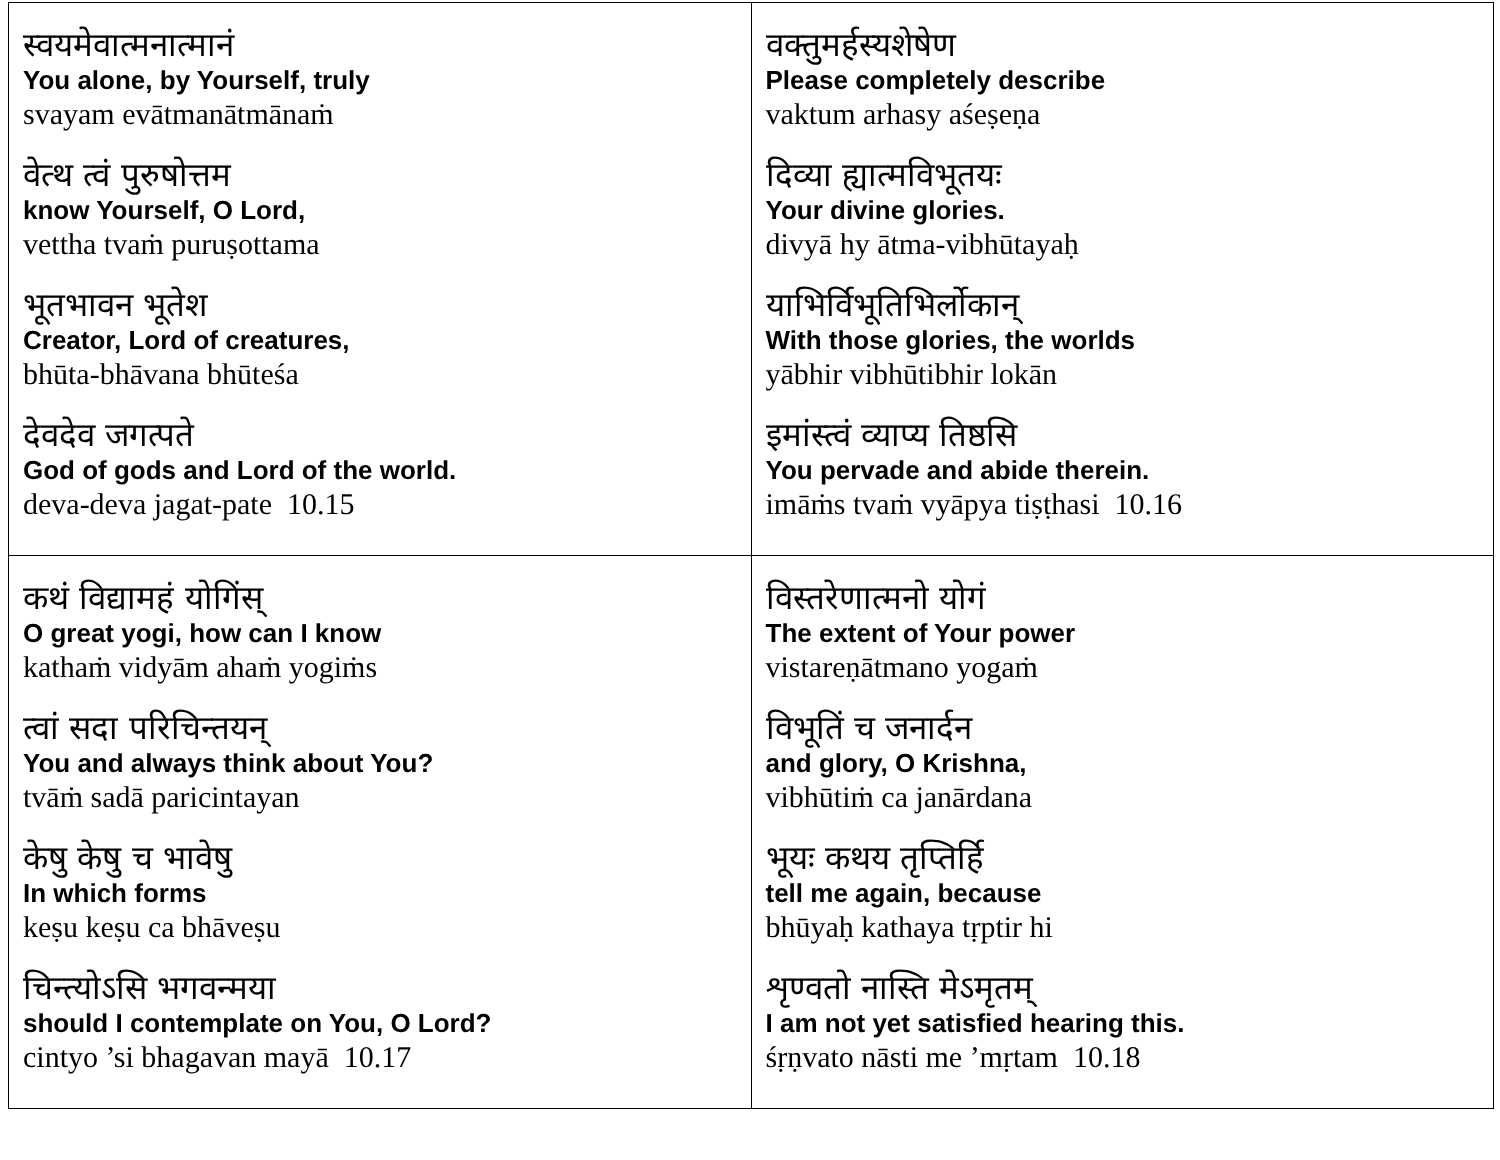| स्वयमेवात्मनात्मानं You alone, by Yourself, truly svayam evātmanātmānaṁ वेत्थ त्वं पुरुषोत्तम know Yourself, O Lord, vettha tvaṁ puruṣottama भूतभावन भूतेश Creator, Lord of creatures, bhūta-bhāvana bhūteśa देवदेव जगत्पते God of gods and Lord of the world. deva-deva jagat-pate 10.15 | वक्तुमर्हस्यशेषेण Please completely describe vaktum arhasy aśeṣeṇa दिव्या ह्यात्मविभूतयः Your divine glories. divyā hy ātma-vibhūtayaḥ याभिर्विभूतिभिर्लोकान् With those glories, the worlds yābhir vibhūtibhir lokān इमांस्त्वं व्याप्य तिष्ठसि You pervade and abide therein. imāṁs tvaṁ vyāpya tiṣṭhasi 10.16 |
| कथं विद्यामहं योगिंस् O great yogi, how can I know kathaṁ vidyām ahaṁ yogiṁs त्वां सदा परिचिन्तयन् You and always think about You? tvāṁ sadā paricintayan केषु केषु च भावेषु In which forms keṣu keṣu ca bhāveṣu चिन्त्योऽसि भगवन्मया should I contemplate on You, O Lord? cintyo ’si bhagavan mayā 10.17 | विस्तरेणात्मनो योगं The extent of Your power vistareṇātmano yogaṁ विभूतिं च जनार्दन and glory, O Krishna, vibhūtiṁ ca janārdana भूयः कथय तृप्तिर्हि tell me again, because bhūyaḥ kathaya tṛptir hi शृण्वतो नास्ति मेऽमृतम् I am not yet satisfied hearing this. śṛṇvato nāsti me ’mṛtam 10.18 |